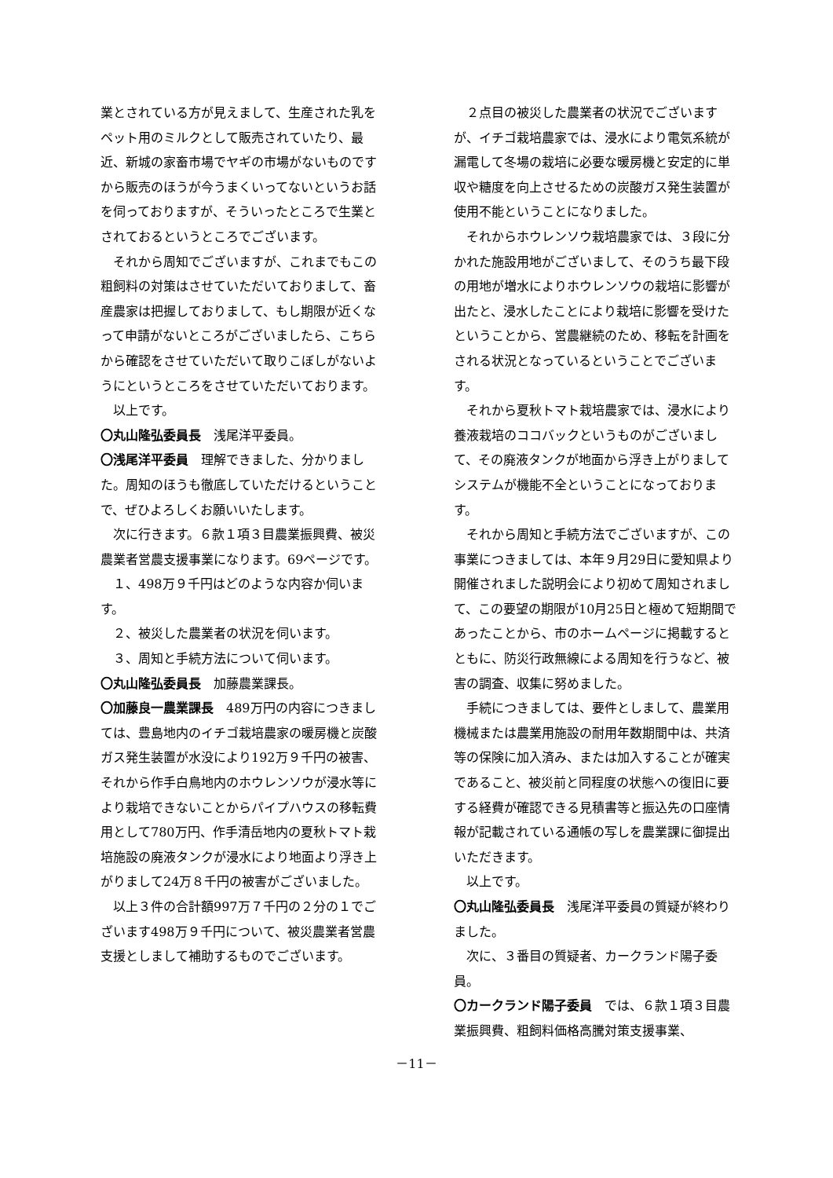業とされている方が見えまして、生産された乳をペット用のミルクとして販売されていたり、最近、新城の家畜市場でヤギの市場がないものですから販売のほうが今うまくいってないというお話を伺っておりますが、そういったところで生業とされておるというところでございます。
それから周知でございますが、これまでもこの粗飼料の対策はさせていただいておりまして、畜産農家は把握しておりまして、もし期限が近くなって申請がないところがございましたら、こちらから確認をさせていただいて取りこぼしがないようにというところをさせていただいております。
以上です。
〇丸山隆弘委員長　浅尾洋平委員。
〇浅尾洋平委員　理解できました、分かりました。周知のほうも徹底していただけるということで、ぜひよろしくお願いいたします。
次に行きます。６款１項３目農業振興費、被災農業者営農支援事業になります。69ページです。
１、498万９千円はどのような内容か伺います。
２、被災した農業者の状況を伺います。
３、周知と手続方法について伺います。
〇丸山隆弘委員長　加藤農業課長。
〇加藤良一農業課長　489万円の内容につきましては、豊島地内のイチゴ栽培農家の暖房機と炭酸ガス発生装置が水没により192万９千円の被害、それから作手白鳥地内のホウレンソウが浸水等により栽培できないことからパイプハウスの移転費用として780万円、作手清岳地内の夏秋トマト栽培施設の廃液タンクが浸水により地面より浮き上がりまして24万８千円の被害がございました。
以上３件の合計額997万７千円の２分の１でございます498万９千円について、被災農業者営農支援としまして補助するものでございます。
２点目の被災した農業者の状況でございますが、イチゴ栽培農家では、浸水により電気系統が漏電して冬場の栽培に必要な暖房機と安定的に単収や糖度を向上させるための炭酸ガス発生装置が使用不能ということになりました。
それからホウレンソウ栽培農家では、３段に分かれた施設用地がございまして、そのうち最下段の用地が増水によりホウレンソウの栽培に影響が出たと、浸水したことにより栽培に影響を受けたということから、営農継続のため、移転を計画をされる状況となっているということでございます。
それから夏秋トマト栽培農家では、浸水により養液栽培のココバックというものがございまして、その廃液タンクが地面から浮き上がりましてシステムが機能不全ということになっております。
それから周知と手続方法でございますが、この事業につきましては、本年９月29日に愛知県より開催されました説明会により初めて周知されまして、この要望の期限が10月25日と極めて短期間であったことから、市のホームページに掲載するとともに、防災行政無線による周知を行うなど、被害の調査、収集に努めました。
手続につきましては、要件としまして、農業用機械または農業用施設の耐用年数期間中は、共済等の保険に加入済み、または加入することが確実であること、被災前と同程度の状態への復旧に要する経費が確認できる見積書等と振込先の口座情報が記載されている通帳の写しを農業課に御提出いただきます。
以上です。
〇丸山隆弘委員長　浅尾洋平委員の質疑が終わりました。
次に、３番目の質疑者、カークランド陽子委員。
〇カークランド陽子委員　では、６款１項３目農業振興費、粗飼料価格高騰対策支援事業、
－11－